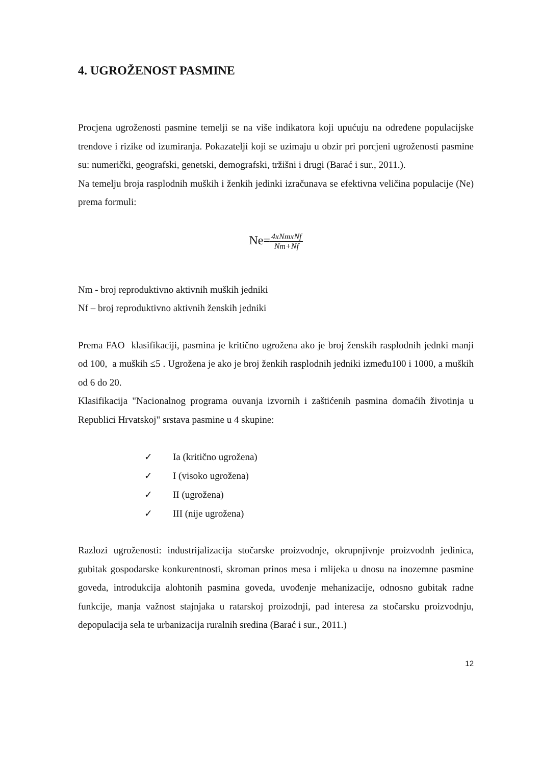4. UGROŽENOST PASMINE
Procjena ugroženosti pasmine temelji se na više indikatora koji upućuju na određene populacijske trendove i rizike od izumiranja. Pokazatelji koji se uzimaju u obzir pri porcjeni ugroženosti pasmine su: numerički, geografski, genetski, demografski, tržišni i drugi (Barać i sur., 2011.).
Na temelju broja rasplodnih muških i ženkih jedinki izračunava se efektivna veličina populacije (Ne) prema formuli:
Ne=4xNmxNf Nm+Nf
Nm - broj reproduktivno aktivnih muških jedniki
Nf – broj reproduktivno aktivnih ženskih jedniki
Prema FAO klasifikaciji, pasmina je kritično ugrožena ako je broj ženskih rasplodnih jednki manji od 100, a muških ≤5 . Ugrožena je ako je broj ženkih rasplodnih jedniki između100 i 1000, a muških od 6 do 20.
Klasifikacija "Nacionalnog programa ouvanja izvornih i zaštićenih pasmina domaćih životinja u Republici Hrvatskoj" srstava pasmine u 4 skupine:
✓ Ia (kritično ugrožena)
✓ I (visoko ugrožena)
✓ II (ugrožena)
✓ III (nije ugrožena)
Razlozi ugroženosti: industrijalizacija stočarske proizvodnje, okrupnjivnje proizvodnh jedinica, gubitak gospodarske konkurentnosti, skroman prinos mesa i mlijeka u dnosu na inozemne pasmine goveda, introdukcija alohtonih pasmina goveda, uvođenje mehanizacije, odnosno gubitak radne funkcije, manja važnost stajnjaka u ratarskoj proizodnji, pad interesa za stočarsku proizvodnju, depopulacija sela te urbanizacija ruralnih sredina (Barać i sur., 2011.)
12